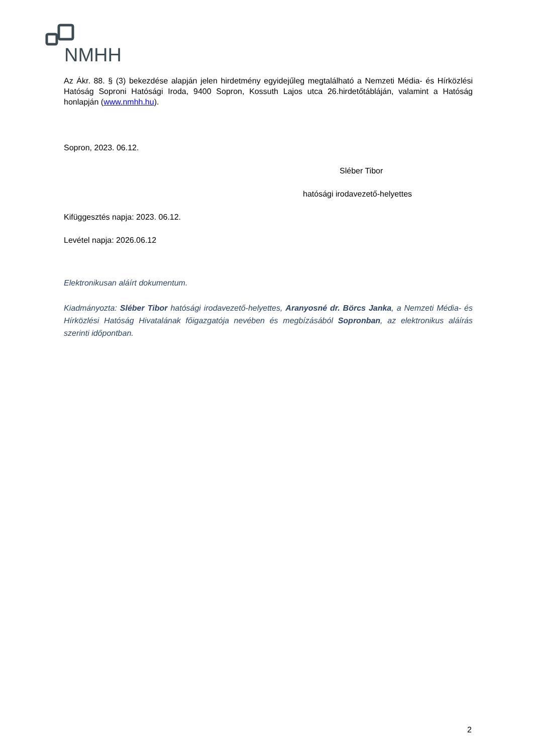NMHH
Az Ákr. 88. § (3) bekezdése alapján jelen hirdetmény egyidejűleg megtalálható a Nemzeti Média- és Hírközlési Hatóság Soproni Hatósági Iroda, 9400 Sopron, Kossuth Lajos utca 26.hirdetőtábláján, valamint a Hatóság honlapján (www.nmhh.hu).
Sopron, 2023. 06.12.
Sléber Tibor
hatósági irodavezető-helyettes
Kifüggesztés napja: 2023. 06.12.
Levétel napja: 2026.06.12
Elektronikusan aláírt dokumentum.
Kiadmányozta: Sléber Tibor hatósági irodavezető-helyettes, Aranyosné dr. Börcs Janka, a Nemzeti Média- és Hírközlési Hatóság Hivatalának főigazgatója nevében és megbízásából Sopronban, az elektronikus aláírás szerinti időpontban.
2